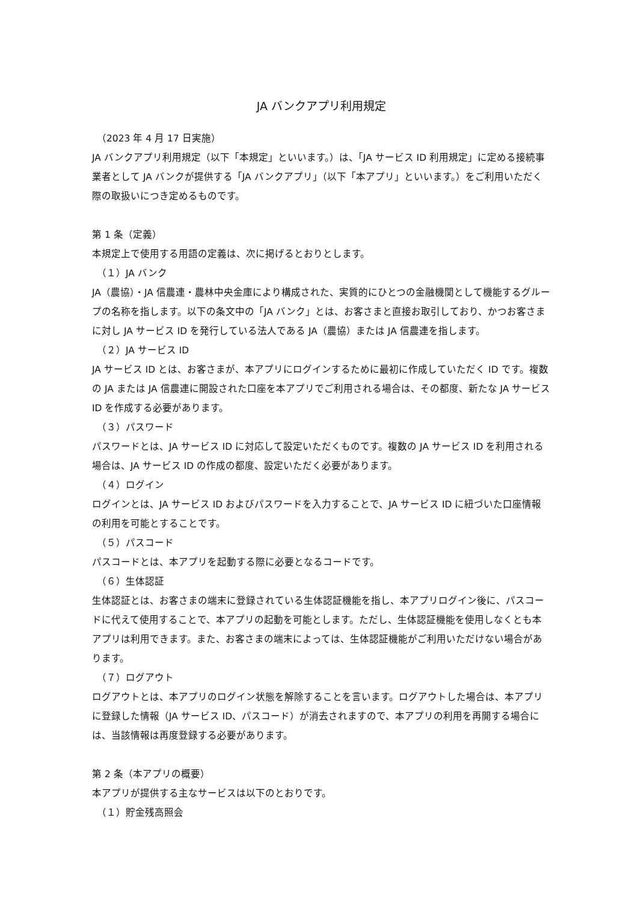JA バンクアプリ利用規定
（2023 年 4 月 17 日実施）
JA バンクアプリ利用規定（以下「本規定」といいます。）は、「JA サービス ID 利用規定」に定める接続事業者として JA バンクが提供する「JA バンクアプリ」（以下「本アプリ」といいます。）をご利用いただく際の取扱いにつき定めるものです。
第 1 条（定義）
本規定上で使用する用語の定義は、次に掲げるとおりとします。
（１）JA バンク
JA（農協）・JA 信農連・農林中央金庫により構成された、実質的にひとつの金融機関として機能するグループの名称を指します。以下の条文中の「JA バンク」とは、お客さまと直接お取引しており、かつお客さまに対し JA サービス ID を発行している法人である JA（農協）または JA 信農連を指します。
（２）JA サービス ID
JA サービス ID とは、お客さまが、本アプリにログインするために最初に作成していただく ID です。複数の JA または JA 信農連に開設された口座を本アプリでご利用される場合は、その都度、新たな JA サービス ID を作成する必要があります。
（３）パスワード
パスワードとは、JA サービス ID に対応して設定いただくものです。複数の JA サービス ID を利用される場合は、JA サービス ID の作成の都度、設定いただく必要があります。
（４）ログイン
ログインとは、JA サービス ID およびパスワードを入力することで、JA サービス ID に紐づいた口座情報の利用を可能とすることです。
（５）パスコード
パスコードとは、本アプリを起動する際に必要となるコードです。
（６）生体認証
生体認証とは、お客さまの端末に登録されている生体認証機能を指し、本アプリログイン後に、パスコードに代えて使用することで、本アプリの起動を可能とします。ただし、生体認証機能を使用しなくとも本アプリは利用できます。また、お客さまの端末によっては、生体認証機能がご利用いただけない場合があります。
（７）ログアウト
ログアウトとは、本アプリのログイン状態を解除することを言います。ログアウトした場合は、本アプリに登録した情報（JA サービス ID、パスコード）が消去されますので、本アプリの利用を再開する場合には、当該情報は再度登録する必要があります。
第 2 条（本アプリの概要）
本アプリが提供する主なサービスは以下のとおりです。
（１）貯金残高照会